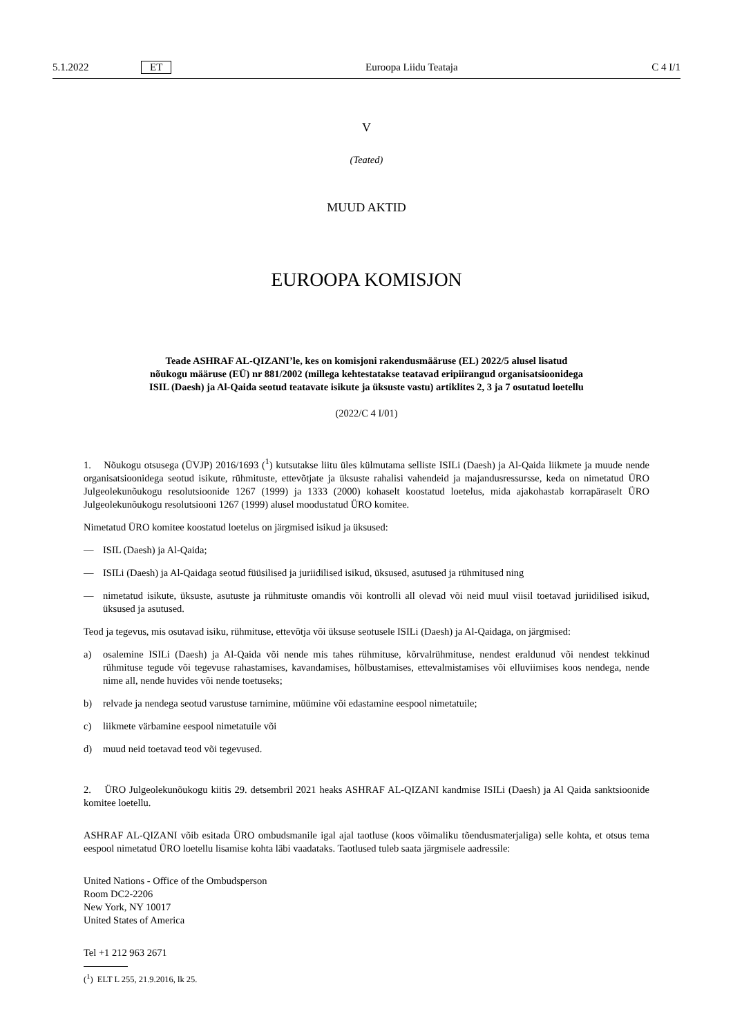5.1.2022 ET Euroopa Liidu Teataja C 4 I/1
V
(Teated)
MUUD AKTID
EUROOPA KOMISJON
Teade ASHRAF AL-QIZANI’le, kes on komisjoni rakendusmääruse (EL) 2022/5 alusel lisatud
nõukogu määruse (EÜ) nr 881/2002 (millega kehtestatakse teatavad eripiirangud organisatsioonidega
ISIL (Daesh) ja Al-Qaida seotud teatavate isikute ja üksuste vastu) artiklites 2, 3 ja 7 osutatud loetellu
(2022/C 4 I/01)
1. Nõukogu otsusega (ÜVJP) 2016/1693 (<sup>1</sup>) kutsutakse liitu üles külmutama selliste ISILi (Daesh) ja Al-Qaida liikmete ja muude nende organisatsioonidega seotud isikute, rühmituste, ettevõtjate ja üksuste rahalisi vahendeid ja majandusressursse, keda on nimetatud ÜRO Julgeolekunõukogu resolutsioonide 1267 (1999) ja 1333 (2000) kohaselt koostatud loetelus, mida ajakohastab korrapäraselt ÜRO Julgeolekunõukogu resolutsiooni 1267 (1999) alusel moodustatud ÜRO komitee.
Nimetatud ÜRO komitee koostatud loetelus on järgmised isikud ja üksused:
— ISIL (Daesh) ja Al-Qaida;
— ISILi (Daesh) ja Al-Qaidaga seotud füüsilised ja juriidilised isikud, üksused, asutused ja rühmitused ning
— nimetatud isikute, üksuste, asutuste ja rühmituste omandis või kontrolli all olevad või neid muul viisil toetavad juriidilised isikud, üksused ja asutused.
Teod ja tegevus, mis osutavad isiku, rühmituse, ettevõtja või üksuse seotusele ISILi (Daesh) ja Al-Qaidaga, on järgmised:
a) osalemine ISILi (Daesh) ja Al-Qaida või nende mis tahes rühmituse, kõrvalrühmituse, nendest eraldunud või nendest tekkinud rühmituse tegude või tegevuse rahastamises, kavandamises, hõlbustamises, ettevalmistamises või elluviimises koos nendega, nende nime all, nende huvides või nende toetuseks;
b) relvade ja nendega seotud varustuse tarnimine, müümine või edastamine eespool nimetatuile;
c) liikmete värbamine eespool nimetatuile või
d) muud neid toetavad teod või tegevused.
2. ÜRO Julgeolekunõukogu kiitis 29. detsembril 2021 heaks ASHRAF AL-QIZANI kandmise ISILi (Daesh) ja Al Qaida sanktsioonide komitee loetellu.
ASHRAF AL-QIZANI võib esitada ÜRO ombudsmanile igal ajal taotluse (koos võimaliku tõendusmaterjaliga) selle kohta, et otsus tema eespool nimetatud ÜRO loetellu lisamise kohta läbi vaadataks. Taotlused tuleb saata järgmisele aadressile:
United Nations - Office of the Ombudsperson
Room DC2-2206
New York, NY 10017
United States of America
Tel +1 212 963 2671
(<sup>1</sup>) ELT L 255, 21.9.2016, lk 25.